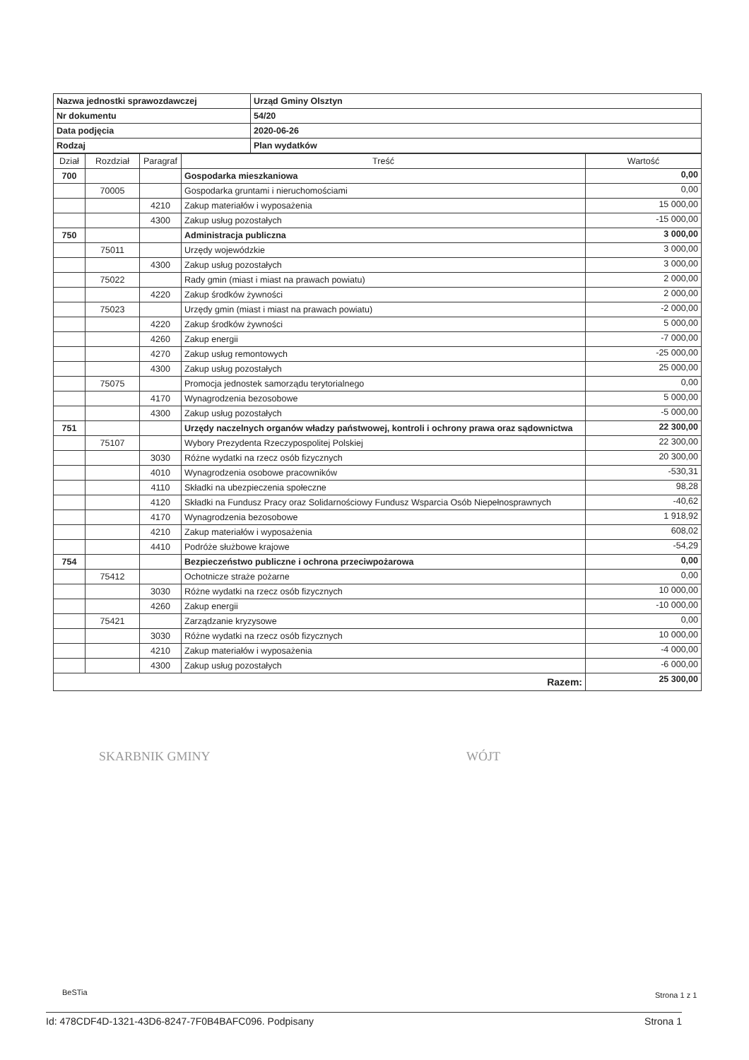| Nazwa jednostki sprawozdawczej | Urząd Gminy Olsztyn |
| Nr dokumentu | 54/20 |
| Data podjęcia | 2020-06-26 |
| Rodzaj | Plan wydatków |
| Dział | Rozdział | Paragraf | Treść | Wartość |
| --- | --- | --- | --- | --- |
| 700 | | | Gospodarka mieszkaniowa | 0,00 |
| | 70005 | | Gospodarka gruntami i nieruchomościami | 0,00 |
| | | 4210 | Zakup materiałów i wyposażenia | 15 000,00 |
| | | 4300 | Zakup usług pozostałych | -15 000,00 |
| 750 | | | Administracja publiczna | 3 000,00 |
| | 75011 | | Urzędy wojewódzkie | 3 000,00 |
| | | 4300 | Zakup usług pozostałych | 3 000,00 |
| | 75022 | | Rady gmin (miast i miast na prawach powiatu) | 2 000,00 |
| | | 4220 | Zakup środków żywności | 2 000,00 |
| | 75023 | | Urzędy gmin (miast i miast na prawach powiatu) | -2 000,00 |
| | | 4220 | Zakup środków żywności | 5 000,00 |
| | | 4260 | Zakup energii | -7 000,00 |
| | | 4270 | Zakup usług remontowych | -25 000,00 |
| | | 4300 | Zakup usług pozostałych | 25 000,00 |
| | 75075 | | Promocja jednostek samorządu terytorialnego | 0,00 |
| | | 4170 | Wynagrodzenia bezosobowe | 5 000,00 |
| | | 4300 | Zakup usług pozostałych | -5 000,00 |
| 751 | | | Urzędy naczelnych organów władzy państwowej, kontroli i ochrony prawa oraz sądownictwa | 22 300,00 |
| | 75107 | | Wybory Prezydenta Rzeczypospolitej Polskiej | 22 300,00 |
| | | 3030 | Różne wydatki na rzecz osób fizycznych | 20 300,00 |
| | | 4010 | Wynagrodzenia osobowe pracowników | -530,31 |
| | | 4110 | Składki na ubezpieczenia społeczne | 98,28 |
| | | 4120 | Składki na Fundusz Pracy oraz Solidarnościowy Fundusz Wsparcia Osób Niepełnosprawnych | -40,62 |
| | | 4170 | Wynagrodzenia bezosobowe | 1 918,92 |
| | | 4210 | Zakup materiałów i wyposażenia | 608,02 |
| | | 4410 | Podróże służbowe krajowe | -54,29 |
| 754 | | | Bezpieczeństwo publiczne i ochrona przeciwpożarowa | 0,00 |
| | 75412 | | Ochotnicze straże pożarne | 0,00 |
| | | 3030 | Różne wydatki na rzecz osób fizycznych | 10 000,00 |
| | | 4260 | Zakup energii | -10 000,00 |
| | 75421 | | Zarządzanie kryzysowe | 0,00 |
| | | 3030 | Różne wydatki na rzecz osób fizycznych | 10 000,00 |
| | | 4210 | Zakup materiałów i wyposażenia | -4 000,00 |
| | | 4300 | Zakup usług pozostałych | -6 000,00 |
| Razem: | | | | 25 300,00 |
SKARBNIK GMINY WÓJT
BeSTia Strona 1 z 1
Id: 478CDF4D-1321-43D6-8247-7F0B4BAFC096. Podpisany Strona 1